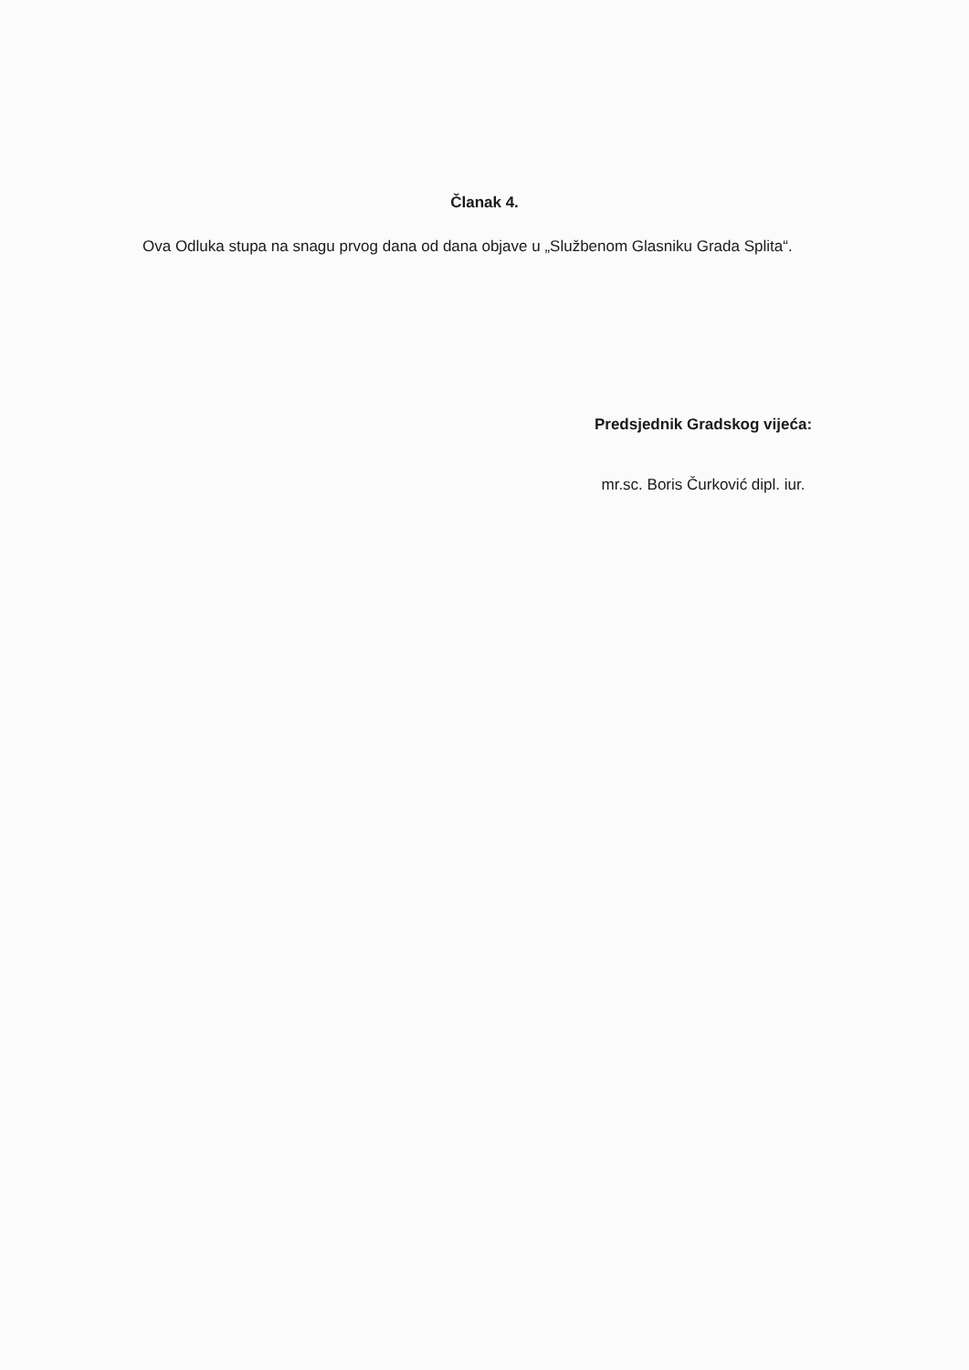Članak 4.
Ova Odluka stupa na snagu prvog dana od dana objave u „Službenom Glasniku Grada Splita“.
Predsjednik Gradskog vijeća:
mr.sc. Boris Čurković dipl. iur.